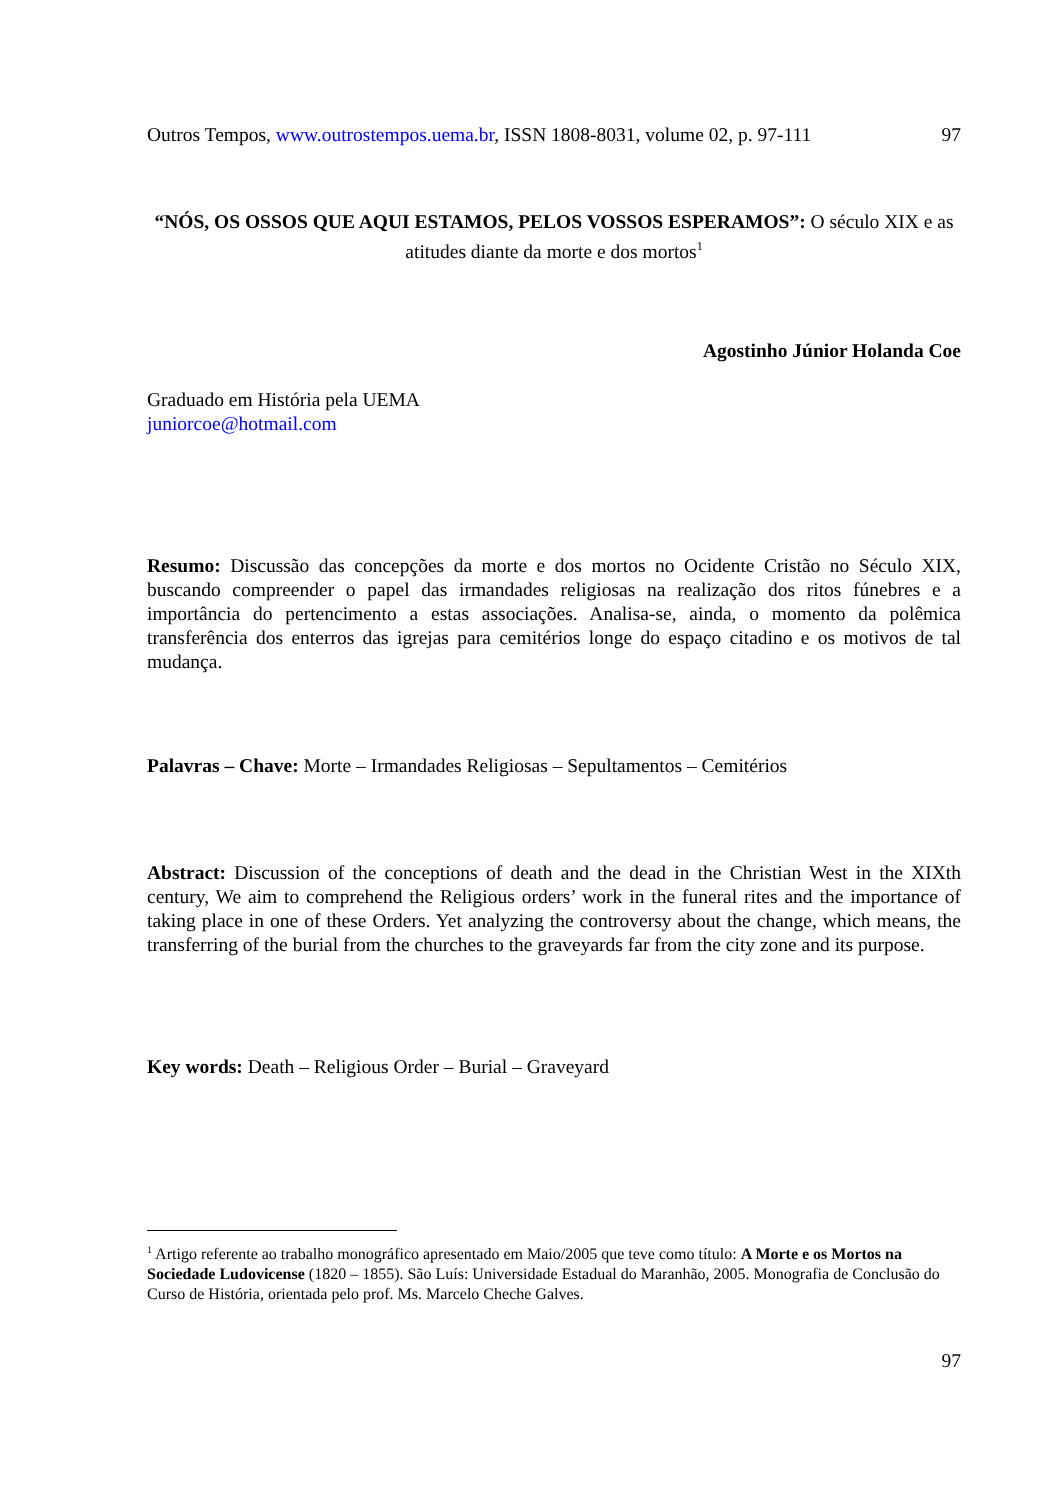Outros Tempos, www.outrostempos.uema.br, ISSN 1808-8031, volume 02, p. 97-111 97
“NÓS, OS OSSOS QUE AQUI ESTAMOS, PELOS VOSSOS ESPERAMOS”: O século XIX e as atitudes diante da morte e dos mortos<sup>1</sup>
Agostinho Júnior Holanda Coe
Graduado em História pela UEMA
juniorcoe@hotmail.com
Resumo: Discussão das concepções da morte e dos mortos no Ocidente Cristão no Século XIX, buscando compreender o papel das irmandades religiosas na realização dos ritos fúnebres e a importância do pertencimento a estas associações. Analisa-se, ainda, o momento da polêmica transferência dos enterros das igrejas para cemitérios longe do espaço citadino e os motivos de tal mudança.
Palavras – Chave: Morte – Irmandades Religiosas – Sepultamentos – Cemitérios
Abstract: Discussion of the conceptions of death and the dead in the Christian West in the XIXth century, We aim to comprehend the Religious orders’ work in the funeral rites and the importance of taking place in one of these Orders. Yet analyzing the controversy about the change, which means, the transferring of the burial from the churches to the graveyards far from the city zone and its purpose.
Key words: Death – Religious Order – Burial – Graveyard
<sup>1</sup> Artigo referente ao trabalho monográfico apresentado em Maio/2005 que teve como título: A Morte e os Mortos na Sociedade Ludovicense (1820 – 1855). São Luís: Universidade Estadual do Maranhão, 2005. Monografia de Conclusão do Curso de História, orientada pelo prof. Ms. Marcelo Cheche Galves.
97